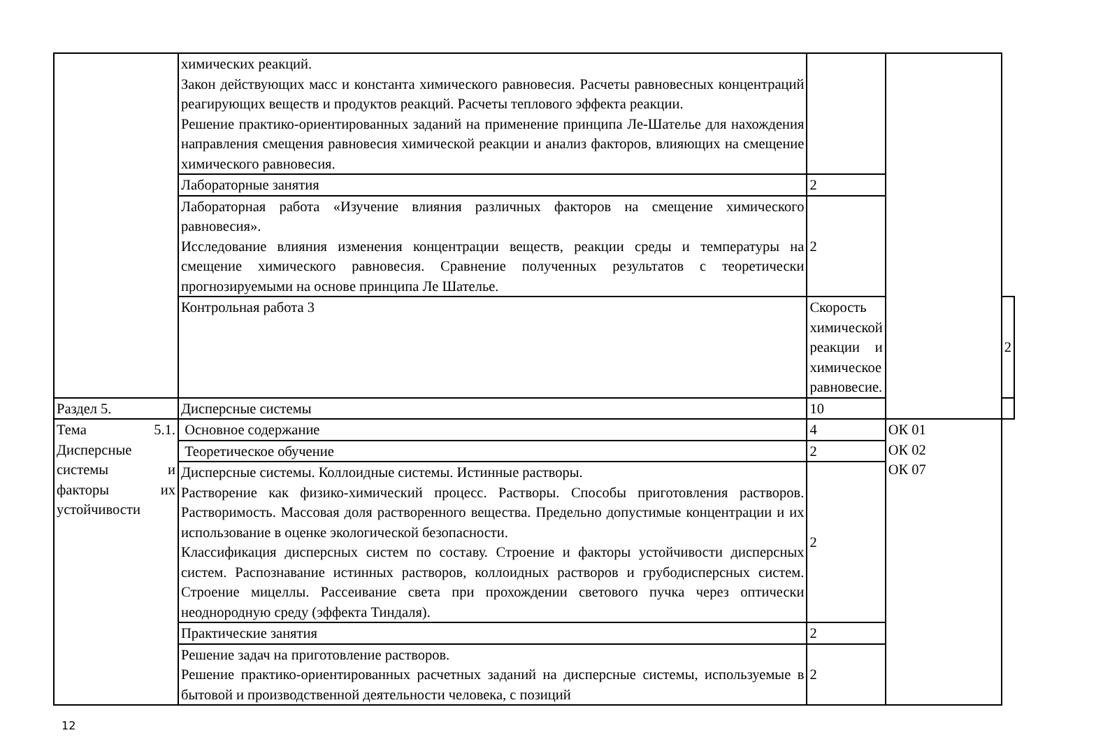| | химических реакций. Закон действующих масс и константа химического равновесия. Расчеты равновесных концентраций реагирующих веществ и продуктов реакций. Расчеты теплового эффекта реакции. Решение практико-ориентированных заданий на применение принципа Ле-Шателье для нахождения направления смещения равновесия химической реакции и анализ факторов, влияющих на смещение химического равновесия. | | | |
| | Лабораторные занятия | 2 | | |
| | Лабораторная работа «Изучение влияния различных факторов на смещение химического равновесия». Исследование влияния изменения концентрации веществ, реакции среды и температуры на смещение химического равновесия. Сравнение полученных результатов с теоретически прогнозируемыми на основе принципа Ле Шателье. | 2 | | |
| | Контрольная работа 3 | Скорость химической реакции и химическое равновесие. | | 2 |
| Раздел 5. | Дисперсные системы | 10 | | |
| Тема 5.1. Дисперсные системы и факторы их устойчивости | Основное содержание | 4 | ОК 01 ОК 02 ОК 07 | |
| | Теоретическое обучение | 2 | | |
| | Дисперсные системы. Коллоидные системы. Истинные растворы. Растворение как физико-химический процесс. Растворы. Способы приготовления растворов. Растворимость. Массовая доля растворенного вещества. Предельно допустимые концентрации и их использование в оценке экологической безопасности. Классификация дисперсных систем по составу. Строение и факторы устойчивости дисперсных систем. Распознавание истинных растворов, коллоидных растворов и грубодисперсных систем. Строение мицеллы. Рассеивание света при прохождении светового пучка через оптически неоднородную среду (эффекта Тиндаля). | 2 | | |
| | Практические занятия | 2 | | |
| | Решение задач на приготовление растворов. Решение практико-ориентированных расчетных заданий на дисперсные системы, используемые в бытовой и производственной деятельности человека, с позиций | 2 | | |
12